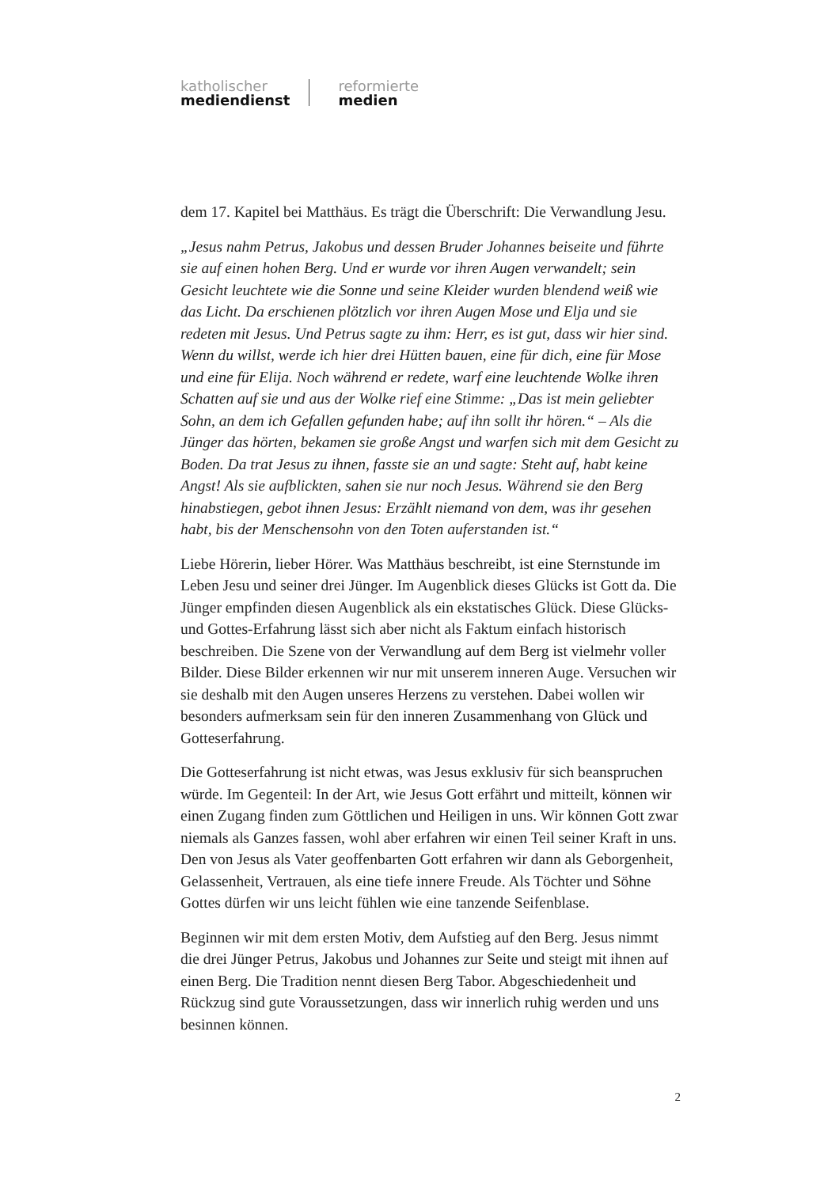katholischer
mediendienst
reformierte
medien
dem 17. Kapitel bei Matthäus. Es trägt die Überschrift: Die Verwandlung Jesu.
„Jesus nahm Petrus, Jakobus und dessen Bruder Johannes beiseite und führte sie auf einen hohen Berg. Und er wurde vor ihren Augen verwandelt; sein Gesicht leuchtete wie die Sonne und seine Kleider wurden blendend weiß wie das Licht. Da erschienen plötzlich vor ihren Augen Mose und Elja und sie redeten mit Jesus. Und Petrus sagte zu ihm: Herr, es ist gut, dass wir hier sind. Wenn du willst, werde ich hier drei Hütten bauen, eine für dich, eine für Mose und eine für Elija. Noch während er redete, warf eine leuchtende Wolke ihren Schatten auf sie und aus der Wolke rief eine Stimme: „Das ist mein geliebter Sohn, an dem ich Gefallen gefunden habe; auf ihn sollt ihr hören.“ – Als die Jünger das hörten, bekamen sie große Angst und warfen sich mit dem Gesicht zu Boden. Da trat Jesus zu ihnen, fasste sie an und sagte: Steht auf, habt keine Angst! Als sie aufblickten, sahen sie nur noch Jesus. Während sie den Berg hinabstiegen, gebot ihnen Jesus: Erzählt niemand von dem, was ihr gesehen habt, bis der Menschensohn von den Toten auferstanden ist.“
Liebe Hörerin, lieber Hörer. Was Matthäus beschreibt, ist eine Sternstunde im Leben Jesu und seiner drei Jünger. Im Augenblick dieses Glücks ist Gott da. Die Jünger empfinden diesen Augenblick als ein ekstatisches Glück. Diese Glücks- und Gottes-Erfahrung lässt sich aber nicht als Faktum einfach historisch beschreiben. Die Szene von der Verwandlung auf dem Berg ist vielmehr voller Bilder. Diese Bilder erkennen wir nur mit unserem inneren Auge. Versuchen wir sie deshalb mit den Augen unseres Herzens zu verstehen. Dabei wollen wir besonders aufmerksam sein für den inneren Zusammenhang von Glück und Gotteserfahrung.
Die Gotteserfahrung ist nicht etwas, was Jesus exklusiv für sich beanspruchen würde. Im Gegenteil: In der Art, wie Jesus Gott erfährt und mitteilt, können wir einen Zugang finden zum Göttlichen und Heiligen in uns. Wir können Gott zwar niemals als Ganzes fassen, wohl aber erfahren wir einen Teil seiner Kraft in uns. Den von Jesus als Vater geoffenbarten Gott erfahren wir dann als Geborgenheit, Gelassenheit, Vertrauen, als eine tiefe innere Freude. Als Töchter und Söhne Gottes dürfen wir uns leicht fühlen wie eine tanzende Seifenblase.
Beginnen wir mit dem ersten Motiv, dem Aufstieg auf den Berg. Jesus nimmt die drei Jünger Petrus, Jakobus und Johannes zur Seite und steigt mit ihnen auf einen Berg. Die Tradition nennt diesen Berg Tabor. Abgeschiedenheit und Rückzug sind gute Voraussetzungen, dass wir innerlich ruhig werden und uns besinnen können.
2